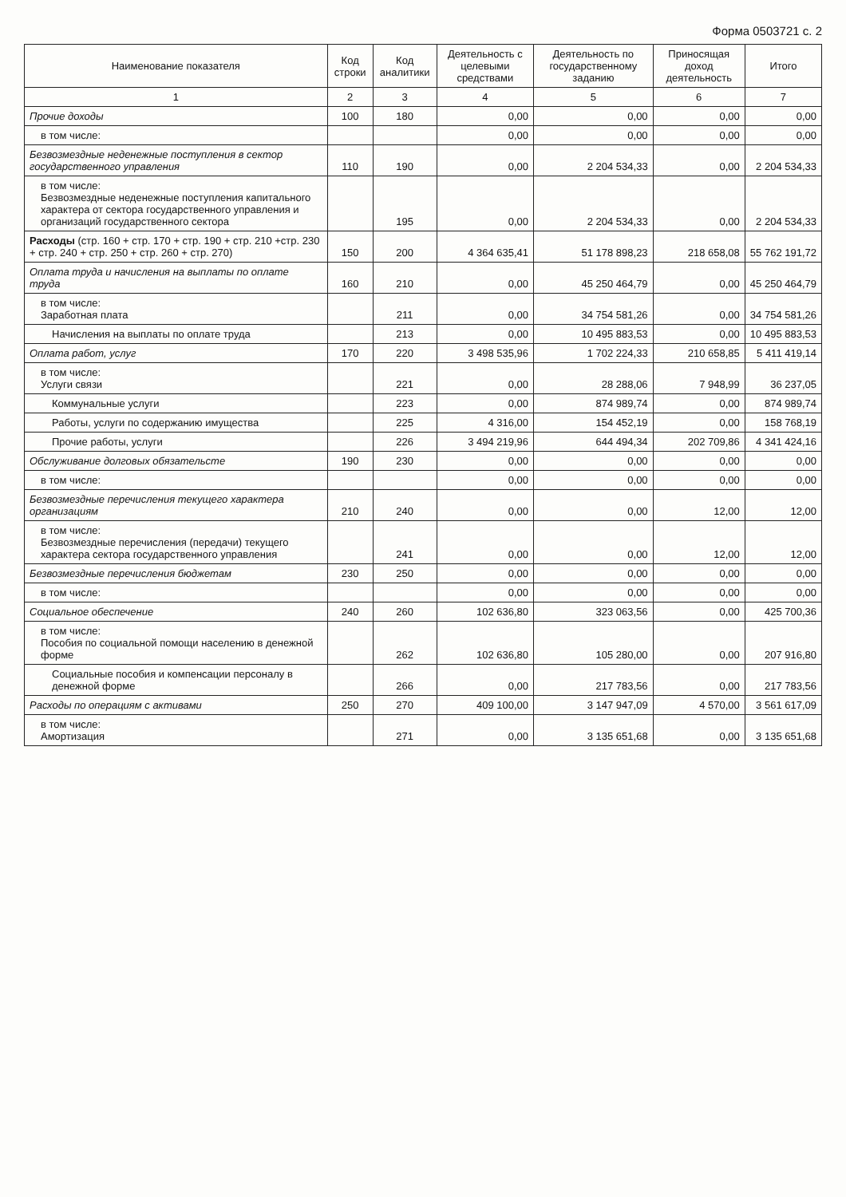Форма 0503721 с. 2
| Наименование показателя | Код строки | Код аналитики | Деятельность с целевыми средствами | Деятельность по государственному заданию | Приносящая доход деятельность | Итого |
| --- | --- | --- | --- | --- | --- | --- |
| 1 | 2 | 3 | 4 | 5 | 6 | 7 |
| Прочие доходы | 100 | 180 | 0,00 | 0,00 | 0,00 | 0,00 |
| в том числе: | | | 0,00 | 0,00 | 0,00 | 0,00 |
| Безвозмездные неденежные поступления в сектор государственного управления | 110 | 190 | 0,00 | 2 204 534,33 | 0,00 | 2 204 534,33 |
| в том числе: Безвозмездные неденежные поступления капитального характера от сектора государственного управления и организаций государственного сектора | | 195 | 0,00 | 2 204 534,33 | 0,00 | 2 204 534,33 |
| Расходы (стр. 160 + стр. 170 + стр. 190 + стр. 210 +стр. 230 + стр. 240 + стр. 250 + стр. 260 + стр. 270) | 150 | 200 | 4 364 635,41 | 51 178 898,23 | 218 658,08 | 55 762 191,72 |
| Оплата труда и начисления на выплаты по оплате труда | 160 | 210 | 0,00 | 45 250 464,79 | 0,00 | 45 250 464,79 |
| в том числе: Заработная плата | | 211 | 0,00 | 34 754 581,26 | 0,00 | 34 754 581,26 |
| Начисления на выплаты по оплате труда | | 213 | 0,00 | 10 495 883,53 | 0,00 | 10 495 883,53 |
| Оплата работ, услуг | 170 | 220 | 3 498 535,96 | 1 702 224,33 | 210 658,85 | 5 411 419,14 |
| в том числе: Услуги связи | | 221 | 0,00 | 28 288,06 | 7 948,99 | 36 237,05 |
| Коммунальные услуги | | 223 | 0,00 | 874 989,74 | 0,00 | 874 989,74 |
| Работы, услуги по содержанию имущества | | 225 | 4 316,00 | 154 452,19 | 0,00 | 158 768,19 |
| Прочие работы, услуги | | 226 | 3 494 219,96 | 644 494,34 | 202 709,86 | 4 341 424,16 |
| Обслуживание долговых обязательсте | 190 | 230 | 0,00 | 0,00 | 0,00 | 0,00 |
| в том числе: | | | 0,00 | 0,00 | 0,00 | 0,00 |
| Безвозмездные перечисления текущего характера организациям | 210 | 240 | 0,00 | 0,00 | 12,00 | 12,00 |
| в том числе: Безвозмездные перечисления (передачи) текущего характера сектора государственного управления | | 241 | 0,00 | 0,00 | 12,00 | 12,00 |
| Безвозмездные перечисления бюджетам | 230 | 250 | 0,00 | 0,00 | 0,00 | 0,00 |
| в том числе: | | | 0,00 | 0,00 | 0,00 | 0,00 |
| Социальное обеспечение | 240 | 260 | 102 636,80 | 323 063,56 | 0,00 | 425 700,36 |
| в том числе: Пособия по социальной помощи населению в денежной форме | | 262 | 102 636,80 | 105 280,00 | 0,00 | 207 916,80 |
| Социальные пособия и компенсации персоналу в денежной форме | | 266 | 0,00 | 217 783,56 | 0,00 | 217 783,56 |
| Расходы по операциям с активами | 250 | 270 | 409 100,00 | 3 147 947,09 | 4 570,00 | 3 561 617,09 |
| в том числе: Амортизация | | 271 | 0,00 | 3 135 651,68 | 0,00 | 3 135 651,68 |